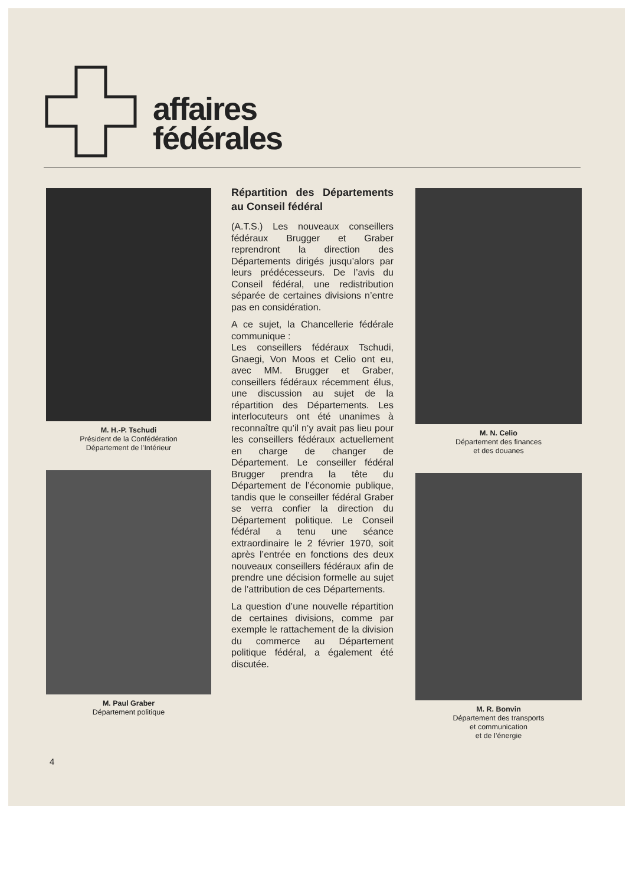affaires
fédérales
M. H.-P. Tschudi
Président de la Confédération
Département de l’Intérieur
M. Paul Graber
Département politique
Répartition des Départements au Conseil fédéral
(A.T.S.) Les nouveaux conseillers fédéraux Brugger et Graber reprendront la direction des Départements dirigés jusqu’alors par leurs prédécesseurs. De l’avis du Conseil fédéral, une redistribution séparée de certaines divisions n’entre pas en considération.
A ce sujet, la Chancellerie fédérale communique :
Les conseillers fédéraux Tschudi, Gnaegi, Von Moos et Celio ont eu, avec MM. Brugger et Graber, conseillers fédéraux récemment élus, une discussion au sujet de la répartition des Départements. Les interlocuteurs ont été unanimes à reconnaître qu’il n’y avait pas lieu pour les conseillers fédéraux actuellement en charge de changer de Département. Le conseiller fédéral Brugger prendra la tête du Département de l’économie publique, tandis que le conseiller fédéral Graber se verra confier la direction du Département politique. Le Conseil fédéral a tenu une séance extraordinaire le 2 février 1970, soit après l’entrée en fonctions des deux nouveaux conseillers fédéraux afin de prendre une décision formelle au sujet de l’attribution de ces Départements.
La question d’une nouvelle répartition de certaines divisions, comme par exemple le rattachement de la division du commerce au Département politique fédéral, a également été discutée.
M. N. Celio
Département des finances
et des douanes
M. R. Bonvin
Département des transports
et communication
et de l’énergie
4